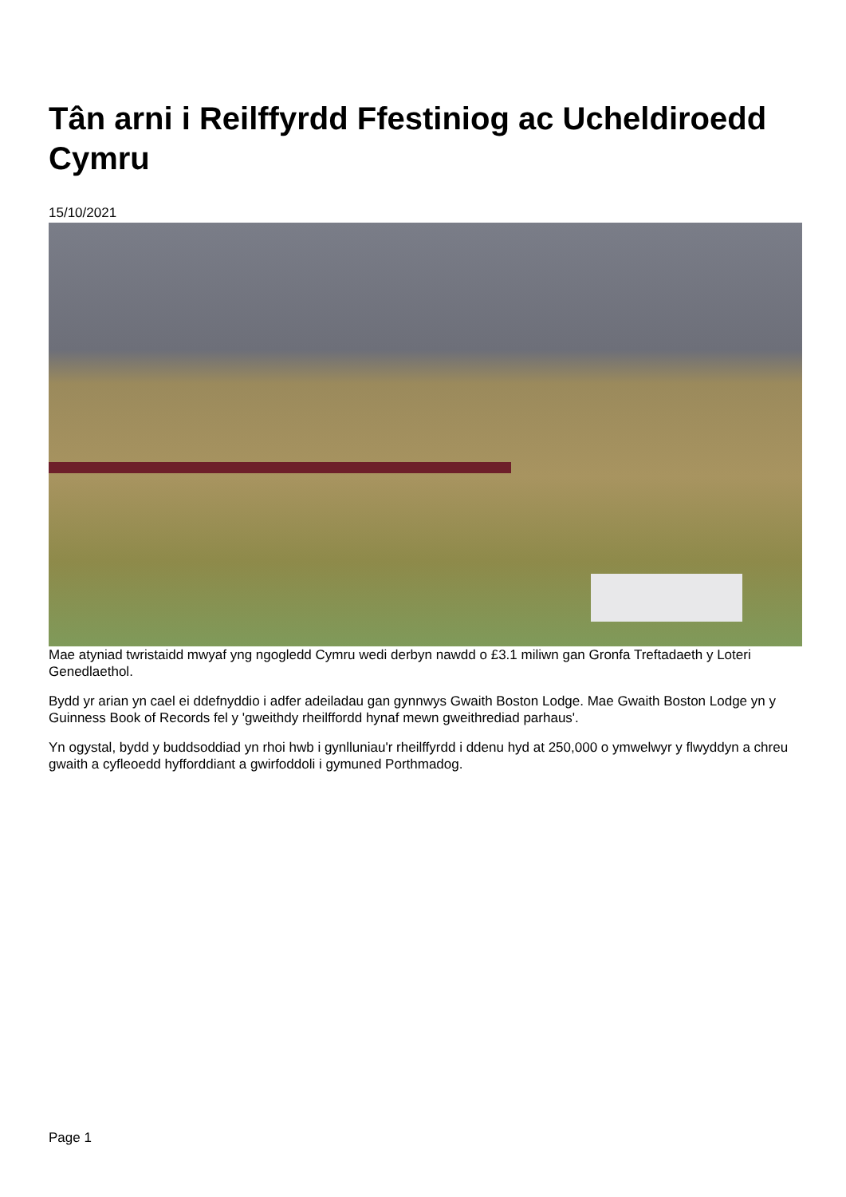Tân arni i Reilffyrdd Ffestiniog ac Ucheldiroedd Cymru
15/10/2021
Mae atyniad twristaidd mwyaf yng ngogledd Cymru wedi derbyn nawdd o £3.1 miliwn gan Gronfa Treftadaeth y Loteri Genedlaethol.
Bydd yr arian yn cael ei ddefnyddio i adfer adeiladau gan gynnwys Gwaith Boston Lodge. Mae Gwaith Boston Lodge yn y Guinness Book of Records fel y 'gweithdy rheilffordd hynaf mewn gweithrediad parhaus'.
Yn ogystal, bydd y buddsoddiad yn rhoi hwb i gynlluniau'r rheilffyrdd i ddenu hyd at 250,000 o ymwelwyr y flwyddyn a chreu gwaith a cyfleoedd hyfforddiant a gwirfoddoli i gymuned Porthmadog.
Page 1